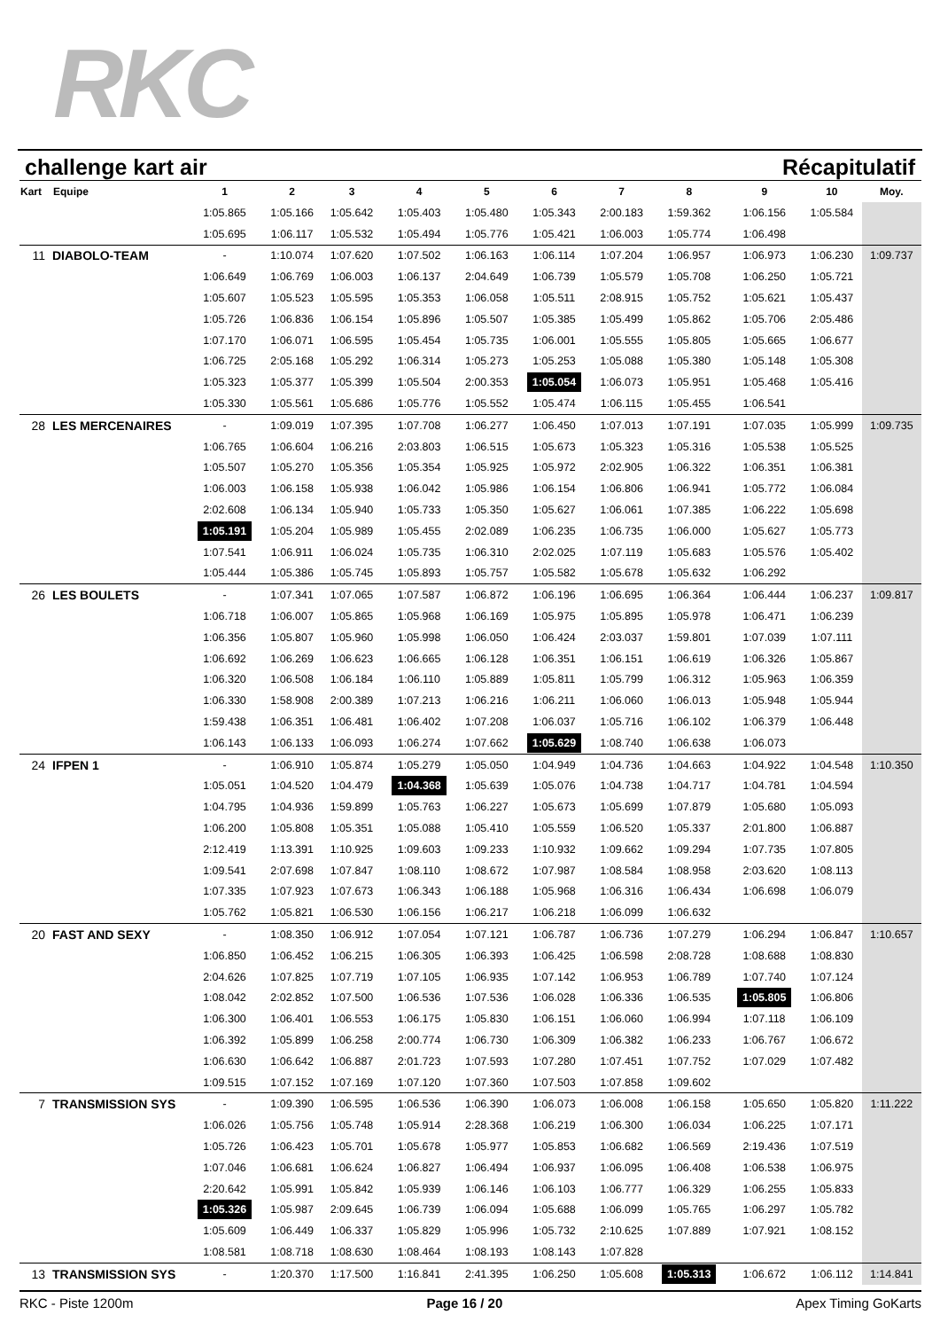RKC
challenge kart air Récapitulatif
| Kart | Equipe | 1 | 2 | 3 | 4 | 5 | 6 | 7 | 8 | 9 | 10 | Moy. |
| --- | --- | --- | --- | --- | --- | --- | --- | --- | --- | --- | --- | --- |
| | | 1:05.865 | 1:05.166 | 1:05.642 | 1:05.403 | 1:05.480 | 1:05.343 | 2:00.183 | 1:59.362 | 1:06.156 | 1:05.584 | |
| | | 1:05.695 | 1:06.117 | 1:05.532 | 1:05.494 | 1:05.776 | 1:05.421 | 1:06.003 | 1:05.774 | 1:06.498 | | |
| 11 | DIABOLO-TEAM | - | 1:10.074 | 1:07.620 | 1:07.502 | 1:06.163 | 1:06.114 | 1:07.204 | 1:06.957 | 1:06.973 | 1:06.230 | 1:09.737 |
| | | 1:06.649 | 1:06.769 | 1:06.003 | 1:06.137 | 2:04.649 | 1:06.739 | 1:05.579 | 1:05.708 | 1:06.250 | 1:05.721 | |
| | | 1:05.607 | 1:05.523 | 1:05.595 | 1:05.353 | 1:06.058 | 1:05.511 | 2:08.915 | 1:05.752 | 1:05.621 | 1:05.437 | |
| | | 1:05.726 | 1:06.836 | 1:06.154 | 1:05.896 | 1:05.507 | 1:05.385 | 1:05.499 | 1:05.862 | 1:05.706 | 2:05.486 | |
| | | 1:07.170 | 1:06.071 | 1:06.595 | 1:05.454 | 1:05.735 | 1:06.001 | 1:05.555 | 1:05.805 | 1:05.665 | 1:06.677 | |
| | | 1:06.725 | 2:05.168 | 1:05.292 | 1:06.314 | 1:05.273 | 1:05.253 | 1:05.088 | 1:05.380 | 1:05.148 | 1:05.308 | |
| | | 1:05.323 | 1:05.377 | 1:05.399 | 1:05.504 | 2:00.353 | 1:05.054 | 1:06.073 | 1:05.951 | 1:05.468 | 1:05.416 | |
| | | 1:05.330 | 1:05.561 | 1:05.686 | 1:05.776 | 1:05.552 | 1:05.474 | 1:06.115 | 1:05.455 | 1:06.541 | | |
| 28 | LES MERCENAIRES | - | 1:09.019 | 1:07.395 | 1:07.708 | 1:06.277 | 1:06.450 | 1:07.013 | 1:07.191 | 1:07.035 | 1:05.999 | 1:09.735 |
| | | 1:06.765 | 1:06.604 | 1:06.216 | 2:03.803 | 1:06.515 | 1:05.673 | 1:05.323 | 1:05.316 | 1:05.538 | 1:05.525 | |
| | | 1:05.507 | 1:05.270 | 1:05.356 | 1:05.354 | 1:05.925 | 1:05.972 | 2:02.905 | 1:06.322 | 1:06.351 | 1:06.381 | |
| | | 1:06.003 | 1:06.158 | 1:05.938 | 1:06.042 | 1:05.986 | 1:06.154 | 1:06.806 | 1:06.941 | 1:05.772 | 1:06.084 | |
| | | 2:02.608 | 1:06.134 | 1:05.940 | 1:05.733 | 1:05.350 | 1:05.627 | 1:06.061 | 1:07.385 | 1:06.222 | 1:05.698 | |
| | | 1:05.191 | 1:05.204 | 1:05.989 | 1:05.455 | 2:02.089 | 1:06.235 | 1:06.735 | 1:06.000 | 1:05.627 | 1:05.773 | |
| | | 1:07.541 | 1:06.911 | 1:06.024 | 1:05.735 | 1:06.310 | 2:02.025 | 1:07.119 | 1:05.683 | 1:05.576 | 1:05.402 | |
| | | 1:05.444 | 1:05.386 | 1:05.745 | 1:05.893 | 1:05.757 | 1:05.582 | 1:05.678 | 1:05.632 | 1:06.292 | | |
| 26 | LES BOULETS | - | 1:07.341 | 1:07.065 | 1:07.587 | 1:06.872 | 1:06.196 | 1:06.695 | 1:06.364 | 1:06.444 | 1:06.237 | 1:09.817 |
| | | 1:06.718 | 1:06.007 | 1:05.865 | 1:05.968 | 1:06.169 | 1:05.975 | 1:05.895 | 1:05.978 | 1:06.471 | 1:06.239 | |
| | | 1:06.356 | 1:05.807 | 1:05.960 | 1:05.998 | 1:06.050 | 1:06.424 | 2:03.037 | 1:59.801 | 1:07.039 | 1:07.111 | |
| | | 1:06.692 | 1:06.269 | 1:06.623 | 1:06.665 | 1:06.128 | 1:06.351 | 1:06.151 | 1:06.619 | 1:06.326 | 1:05.867 | |
| | | 1:06.320 | 1:06.508 | 1:06.184 | 1:06.110 | 1:05.889 | 1:05.811 | 1:05.799 | 1:06.312 | 1:05.963 | 1:06.359 | |
| | | 1:06.330 | 1:58.908 | 2:00.389 | 1:07.213 | 1:06.216 | 1:06.211 | 1:06.060 | 1:06.013 | 1:05.948 | 1:05.944 | |
| | | 1:59.438 | 1:06.351 | 1:06.481 | 1:06.402 | 1:07.208 | 1:06.037 | 1:05.716 | 1:06.102 | 1:06.379 | 1:06.448 | |
| | | 1:06.143 | 1:06.133 | 1:06.093 | 1:06.274 | 1:07.662 | 1:05.629 | 1:08.740 | 1:06.638 | 1:06.073 | | |
| 24 | IFPEN 1 | - | 1:06.910 | 1:05.874 | 1:05.279 | 1:05.050 | 1:04.949 | 1:04.736 | 1:04.663 | 1:04.922 | 1:04.548 | 1:10.350 |
| | | 1:05.051 | 1:04.520 | 1:04.479 | 1:04.368 | 1:05.639 | 1:05.076 | 1:04.738 | 1:04.717 | 1:04.781 | 1:04.594 | |
| | | 1:04.795 | 1:04.936 | 1:59.899 | 1:05.763 | 1:06.227 | 1:05.673 | 1:05.699 | 1:07.879 | 1:05.680 | 1:05.093 | |
| | | 1:06.200 | 1:05.808 | 1:05.351 | 1:05.088 | 1:05.410 | 1:05.559 | 1:06.520 | 1:05.337 | 2:01.800 | 1:06.887 | |
| | | 2:12.419 | 1:13.391 | 1:10.925 | 1:09.603 | 1:09.233 | 1:10.932 | 1:09.662 | 1:09.294 | 1:07.735 | 1:07.805 | |
| | | 1:09.541 | 2:07.698 | 1:07.847 | 1:08.110 | 1:08.672 | 1:07.987 | 1:08.584 | 1:08.958 | 2:03.620 | 1:08.113 | |
| | | 1:07.335 | 1:07.923 | 1:07.673 | 1:06.343 | 1:06.188 | 1:05.968 | 1:06.316 | 1:06.434 | 1:06.698 | 1:06.079 | |
| | | 1:05.762 | 1:05.821 | 1:06.530 | 1:06.156 | 1:06.217 | 1:06.218 | 1:06.099 | 1:06.632 | | | |
| 20 | FAST AND SEXY | - | 1:08.350 | 1:06.912 | 1:07.054 | 1:07.121 | 1:06.787 | 1:06.736 | 1:07.279 | 1:06.294 | 1:06.847 | 1:10.657 |
| | | 1:06.850 | 1:06.452 | 1:06.215 | 1:06.305 | 1:06.393 | 1:06.425 | 1:06.598 | 2:08.728 | 1:08.688 | 1:08.830 | |
| | | 2:04.626 | 1:07.825 | 1:07.719 | 1:07.105 | 1:06.935 | 1:07.142 | 1:06.953 | 1:06.789 | 1:07.740 | 1:07.124 | |
| | | 1:08.042 | 2:02.852 | 1:07.500 | 1:06.536 | 1:07.536 | 1:06.028 | 1:06.336 | 1:06.535 | 1:05.805 | 1:06.806 | |
| | | 1:06.300 | 1:06.401 | 1:06.553 | 1:06.175 | 1:05.830 | 1:06.151 | 1:06.060 | 1:06.994 | 1:07.118 | 1:06.109 | |
| | | 1:06.392 | 1:05.899 | 1:06.258 | 2:00.774 | 1:06.730 | 1:06.309 | 1:06.382 | 1:06.233 | 1:06.767 | 1:06.672 | |
| | | 1:06.630 | 1:06.642 | 1:06.887 | 2:01.723 | 1:07.593 | 1:07.280 | 1:07.451 | 1:07.752 | 1:07.029 | 1:07.482 | |
| | | 1:09.515 | 1:07.152 | 1:07.169 | 1:07.120 | 1:07.360 | 1:07.503 | 1:07.858 | 1:09.602 | | | |
| 7 | TRANSMISSION SYS | - | 1:09.390 | 1:06.595 | 1:06.536 | 1:06.390 | 1:06.073 | 1:06.008 | 1:06.158 | 1:05.650 | 1:05.820 | 1:11.222 |
| | | 1:06.026 | 1:05.756 | 1:05.748 | 1:05.914 | 2:28.368 | 1:06.219 | 1:06.300 | 1:06.034 | 1:06.225 | 1:07.171 | |
| | | 1:05.726 | 1:06.423 | 1:05.701 | 1:05.678 | 1:05.977 | 1:05.853 | 1:06.682 | 1:06.569 | 2:19.436 | 1:07.519 | |
| | | 1:07.046 | 1:06.681 | 1:06.624 | 1:06.827 | 1:06.494 | 1:06.937 | 1:06.095 | 1:06.408 | 1:06.538 | 1:06.975 | |
| | | 2:20.642 | 1:05.991 | 1:05.842 | 1:05.939 | 1:06.146 | 1:06.103 | 1:06.777 | 1:06.329 | 1:06.255 | 1:05.833 | |
| | | 1:05.326 | 1:05.987 | 2:09.645 | 1:06.739 | 1:06.094 | 1:05.688 | 1:06.099 | 1:05.765 | 1:06.297 | 1:05.782 | |
| | | 1:05.609 | 1:06.449 | 1:06.337 | 1:05.829 | 1:05.996 | 1:05.732 | 2:10.625 | 1:07.889 | 1:07.921 | 1:08.152 | |
| | | 1:08.581 | 1:08.718 | 1:08.630 | 1:08.464 | 1:08.193 | 1:08.143 | 1:07.828 | | | | |
| 13 | TRANSMISSION SYS | - | 1:20.370 | 1:17.500 | 1:16.841 | 2:41.395 | 1:06.250 | 1:05.608 | 1:05.313 | 1:06.672 | 1:06.112 | 1:14.841 |
RKC - Piste 1200m Page 16 / 20 Apex Timing GoKarts